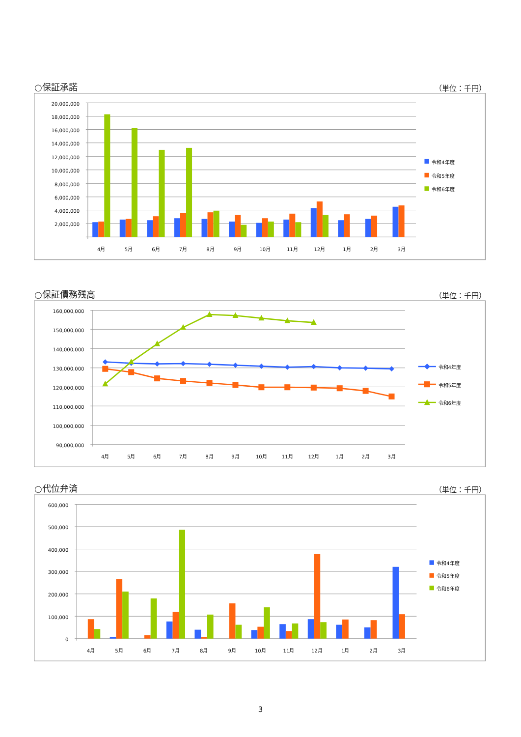○保証承諾 （単位：千円）
20,000,000
18,000,000
16,000,000
14,000,000
12,000,000
10,000,000
8,000,000
6,000,000
4,000,000
2,000,000
4月
5月
6月
7月
8月
9月
10月
11月
12月
1月
2月
3月
令和4年度
令和5年度
令和6年度
○保証債務残高 （単位：千円）
160,000,000
150,000,000
140,000,000
130,000,000
120,000,000
110,000,000
100,000,000
90,000,000
4月
5月
6月
7月
8月
9月
10月
11月
12月
1月
2月
3月
令和4年度
令和5年度
令和6年度
○代位弁済 （単位：千円）
600,000
500,000
400,000
300,000
200,000
100,000
0
4月
5月
6月
7月
8月
9月
10月
11月
12月
1月
2月
3月
令和4年度
令和5年度
令和6年度
3